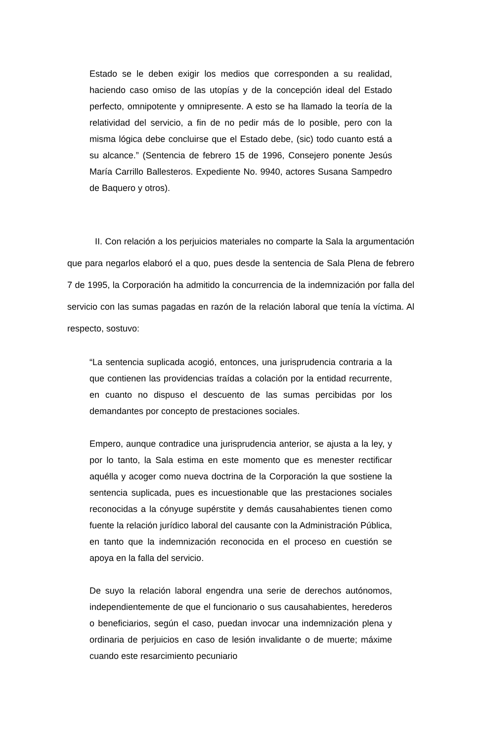Estado se le deben exigir los medios que corresponden a su realidad, haciendo caso omiso de las utopías y de la concepción ideal del Estado perfecto, omnipotente y omnipresente. A esto se ha llamado la teoría de la relatividad del servicio, a fin de no pedir más de lo posible, pero con la misma lógica debe concluirse que el Estado debe, (sic) todo cuanto está a su alcance.” (Sentencia de febrero 15 de 1996, Consejero ponente Jesús María Carrillo Ballesteros. Expediente No. 9940, actores Susana Sampedro de Baquero y otros).
II. Con relación a los perjuicios materiales no comparte la Sala la argumentación que para negarlos elaboró el a quo, pues desde la sentencia de Sala Plena de febrero 7 de 1995, la Corporación ha admitido la concurrencia de la indemnización por falla del servicio con las sumas pagadas en razón de la relación laboral que tenía la víctima. Al respecto, sostuvo:
“La sentencia suplicada acogió, entonces, una jurisprudencia contraria a la que contienen las providencias traídas a colación por la entidad recurrente, en cuanto no dispuso el descuento de las sumas percibidas por los demandantes por concepto de prestaciones sociales.
Empero, aunque contradice una jurisprudencia anterior, se ajusta a la ley, y por lo tanto, la Sala estima en este momento que es menester rectificar aquélla y acoger como nueva doctrina de la Corporación la que sostiene la sentencia suplicada, pues es incuestionable que las prestaciones sociales reconocidas a la cónyuge supérstite y demás causahabientes tienen como fuente la relación jurídico laboral del causante con la Administración Pública, en tanto que la indemnización reconocida en el proceso en cuestión se apoya en la falla del servicio.
De suyo la relación laboral engendra una serie de derechos autónomos, independientemente de que el funcionario o sus causahabientes, herederos o beneficiarios, según el caso, puedan invocar una indemnización plena y ordinaria de perjuicios en caso de lesión invalidante o de muerte; máxime cuando este resarcimiento pecuniario